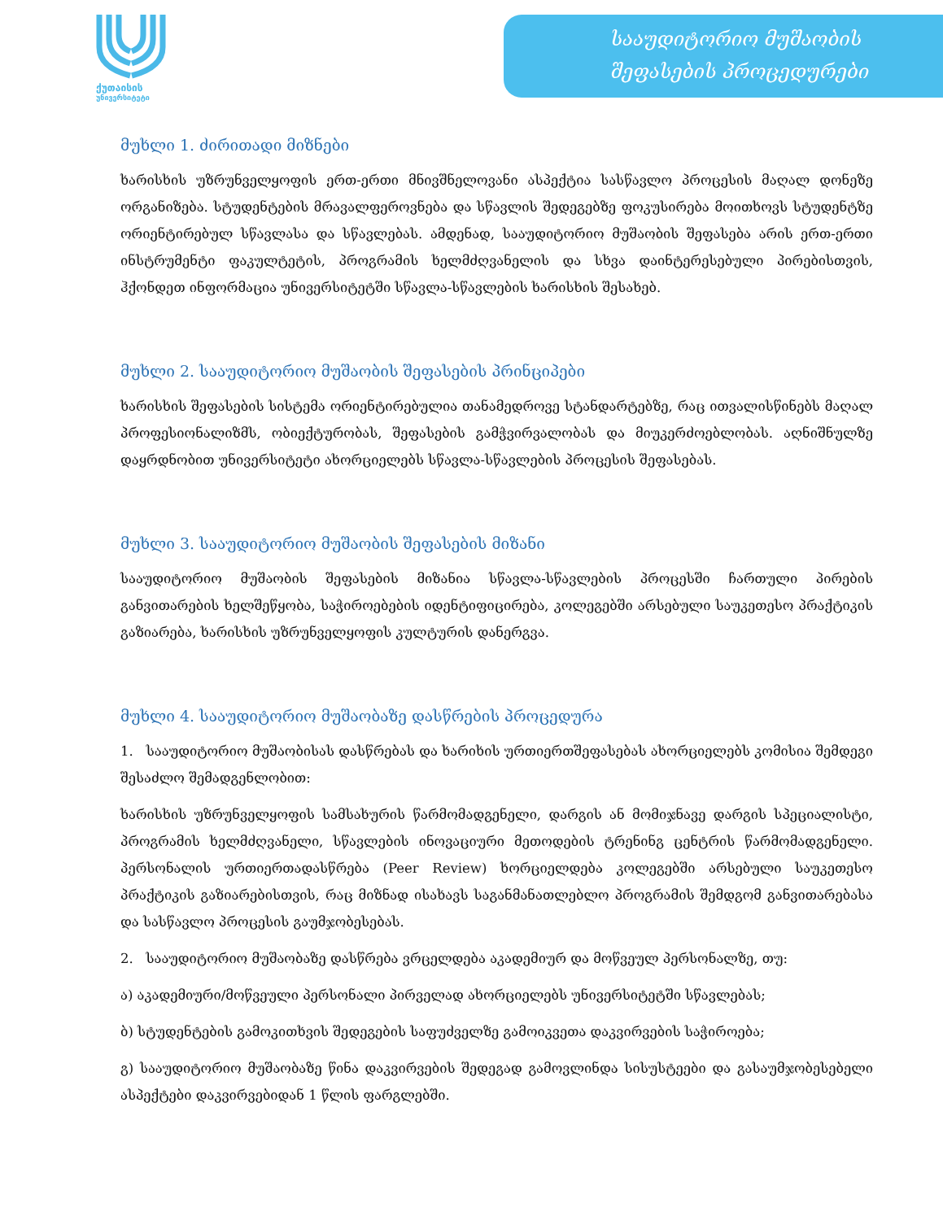ქუთაისის
უნივერსიტეტი
სააუდიტორიო მუშაობის
შეფასების პროცედურები
მუხლი 1. ძირითადი მიზნები
ხარისხის უზრუნველყოფის ერთ-ერთი მნივშნელოვანი ასპექტია სასწავლო პროცესის მაღალ დონეზე ორგანიზება. სტუდენტების მრავალფეროვნება და სწავლის შედეგებზე ფოკუსირება მოითხოვს სტუდენტზე ორიენტირებულ სწავლასა და სწავლებას. ამდენად, სააუდიტორიო მუშაობის შეფასება არის ერთ-ერთი ინსტრუმენტი ფაკულტეტის, პროგრამის ხელმძღვანელის და სხვა დაინტერესებული პირებისთვის, ჰქონდეთ ინფორმაცია უნივერსიტეტში სწავლა-სწავლების ხარისხის შესახებ.
მუხლი 2. სააუდიტორიო მუშაობის შეფასების პრინციპები
ხარისხის შეფასების სისტემა ორიენტირებულია თანამედროვე სტანდარტებზე, რაც ითვალისწინებს მაღალ პროფესიონალიზმს, ობიექტურობას, შეფასების გამჭვირვალობას და მიუკერძოებლობას. აღნიშნულზე დაყრდნობით უნივერსიტეტი ახორციელებს სწავლა-სწავლების პროცესის შეფასებას.
მუხლი 3. სააუდიტორიო მუშაობის შეფასების მიზანი
სააუდიტორიო მუშაობის შეფასების მიზანია სწავლა-სწავლების პროცესში ჩართული პირების განვითარების ხელშეწყობა, საჭიროებების იდენტიფიცირება, კოლეგებში არსებული საუკეთესო პრაქტიკის გაზიარება, ხარისხის უზრუნველყოფის კულტურის დანერგვა.
მუხლი 4. სააუდიტორიო მუშაობაზე დასწრების პროცედურა
1. სააუდიტორიო მუშაობისას დასწრებას და ხარიხის ურთიერთშეფასებას ახორციელებს კომისია შემდეგი შესაძლო შემადგენლობით:
ხარისხის უზრუნველყოფის სამსახურის წარმომადგენელი, დარგის ან მომიჯნავე დარგის სპეციალისტი, პროგრამის ხელმძღვანელი, სწავლების ინოვაციური მეთოდების ტრენინგ ცენტრის წარმომადგენელი. პერსონალის ურთიერთადასწრება (Peer Review) ხორციელდება კოლეგებში არსებული საუკეთესო პრაქტიკის გაზიარებისთვის, რაც მიზნად ისახავს საგანმანათლებლო პროგრამის შემდგომ განვითარებასა და სასწავლო პროცესის გაუმჯობესებას.
2. სააუდიტორიო მუშაობაზე დასწრება ვრცელდება აკადემიურ და მოწვეულ პერსონალზე, თუ:
ა) აკადემიური/მოწვეული პერსონალი პირველად ახორციელებს უნივერსიტეტში სწავლებას;
ბ) სტუდენტების გამოკითხვის შედეგების საფუძველზე გამოიკვეთა დაკვირვების საჭიროება;
გ) სააუდიტორიო მუშაობაზე წინა დაკვირვების შედეგად გამოვლინდა სისუსტეები და გასაუმჯობესებელი ასპექტები დაკვირვებიდან 1 წლის ფარგლებში.